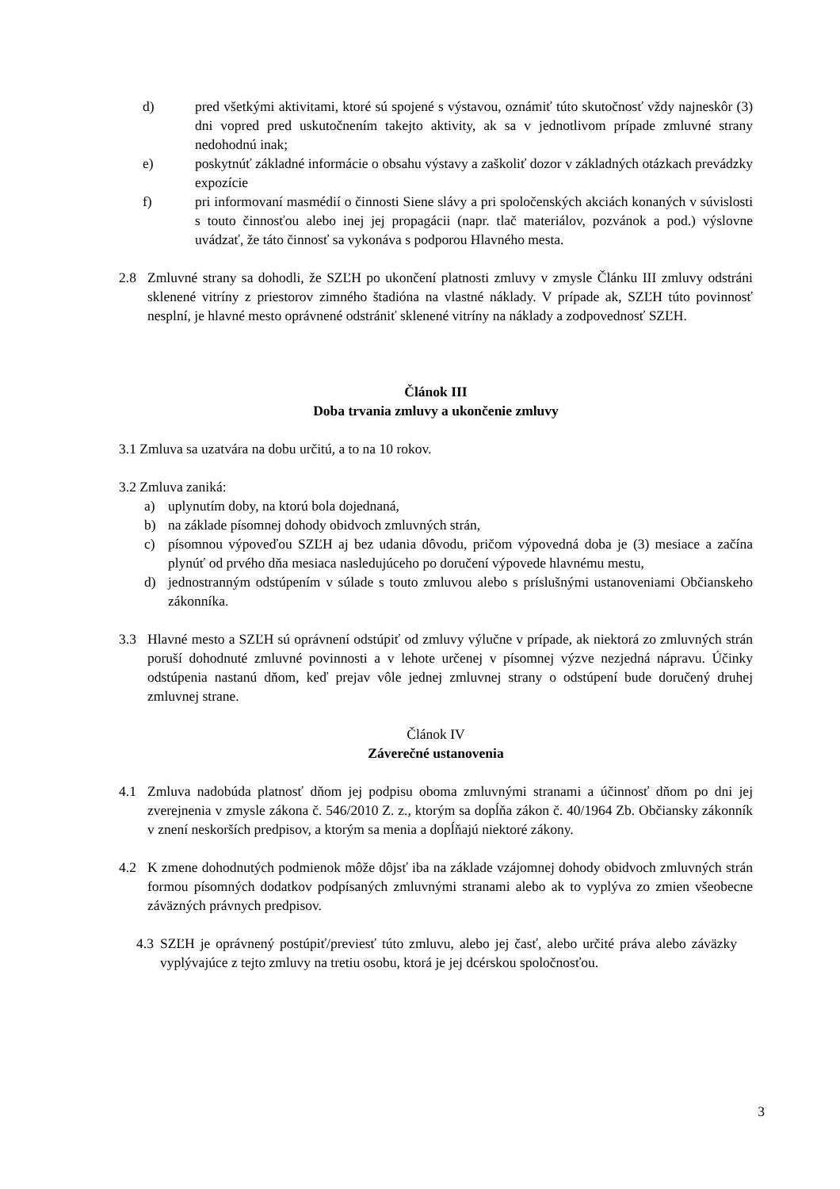d) pred všetkými aktivitami, ktoré sú spojené s výstavou, oznámiť túto skutočnosť vždy najneskôr (3) dni vopred pred uskutočnením takejto aktivity, ak sa v jednotlivom prípade zmluvné strany nedohodnú inak;
e) poskytnúť základné informácie o obsahu výstavy a zaškoliť dozor v základných otázkach prevádzky expozície
f) pri informovaní masmédií o činnosti Siene slávy a pri spoločenských akciách konaných v súvislosti s touto činnosťou alebo inej jej propagácii (napr. tlač materiálov, pozvánok a pod.) výslovne uvádzať, že táto činnosť sa vykonáva s podporou Hlavného mesta.
2.8 Zmluvné strany sa dohodli, že SZĽH po ukončení platnosti zmluvy v zmysle Článku III zmluvy odstráni sklenené vitríny z priestorov zimného štadióna na vlastné náklady. V prípade ak, SZĽH túto povinnosť nesplní, je hlavné mesto oprávnené odstrániť sklenené vitríny na náklady a zodpovednosť SZĽH.
Článok III
Doba trvania zmluvy a ukončenie zmluvy
3.1 Zmluva sa uzatvára na dobu určitú, a to na 10 rokov.
3.2 Zmluva zaniká:
a) uplynutím doby, na ktorú bola dojednaná,
b) na základe písomnej dohody obidvoch zmluvných strán,
c) písomnou výpoveďou SZĽH aj bez udania dôvodu, pričom výpovedná doba je (3) mesiace a začína plynúť od prvého dňa mesiaca nasledujúceho po doručení výpovede hlavnému mestu,
d) jednostranným odstúpením v súlade s touto zmluvou alebo s príslušnými ustanoveniami Občianskeho zákonníka.
3.3 Hlavné mesto a SZĽH sú oprávnení odstúpiť od zmluvy výlučne v prípade, ak niektorá zo zmluvných strán poruší dohodnuté zmluvné povinnosti a v lehote určenej v písomnej výzve nezjedná nápravu. Účinky odstúpenia nastanú dňom, keď prejav vôle jednej zmluvnej strany o odstúpení bude doručený druhej zmluvnej strane.
Článok IV
Záverečné ustanovenia
4.1 Zmluva nadobúda platnosť dňom jej podpisu oboma zmluvnými stranami a účinnosť dňom po dni jej zverejnenia v zmysle zákona č. 546/2010 Z. z., ktorým sa dopĺňa zákon č. 40/1964 Zb. Občiansky zákonník v znení neskorších predpisov, a ktorým sa menia a dopĺňajú niektoré zákony.
4.2 K zmene dohodnutých podmienok môže dôjsť iba na základe vzájomnej dohody obidvoch zmluvných strán formou písomných dodatkov podpísaných zmluvnými stranami alebo ak to vyplýva zo zmien všeobecne záväzných právnych predpisov.
4.3 SZĽH je oprávnený postúpiť/previesť túto zmluvu, alebo jej časť, alebo určité práva alebo záväzky vyplývajúce z tejto zmluvy na tretiu osobu, ktorá je jej dcérskou spoločnosťou.
3